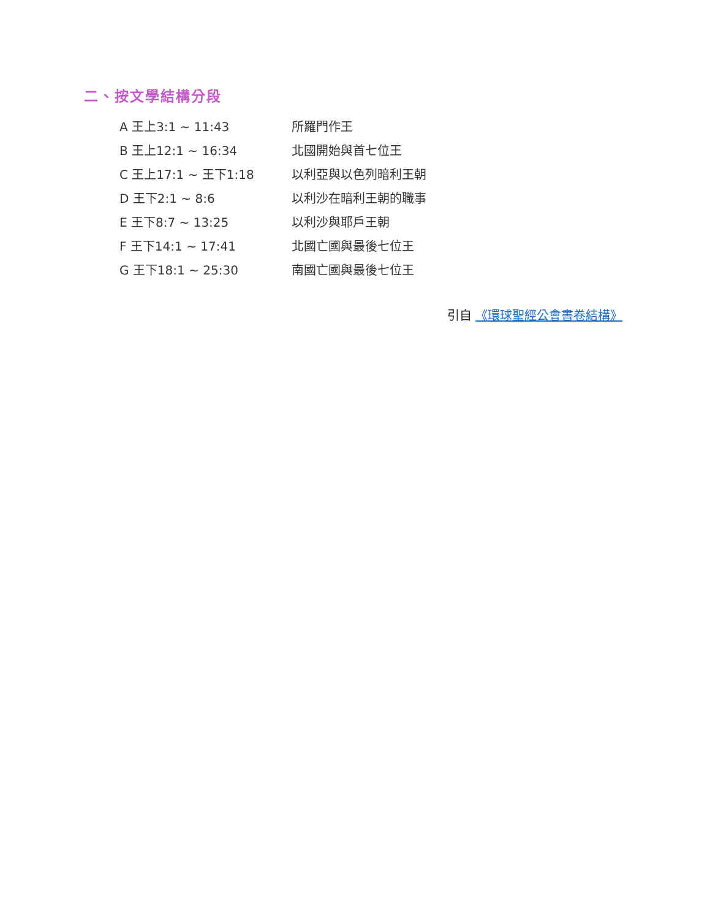二、按文學結構分段
| A 王上3:1 ~ 11:43 | 所羅門作王 |
| B 王上12:1 ~ 16:34 | 北國開始與首七位王 |
| C 王上17:1 ~ 王下1:18 | 以利亞與以色列暗利王朝 |
| D 王下2:1 ~ 8:6 | 以利沙在暗利王朝的職事 |
| E 王下8:7 ~ 13:25 | 以利沙與耶戶王朝 |
| F 王下14:1 ~ 17:41 | 北國亡國與最後七位王 |
| G 王下18:1 ~ 25:30 | 南國亡國與最後七位王 |
引自 《環球聖經公會書卷結構》